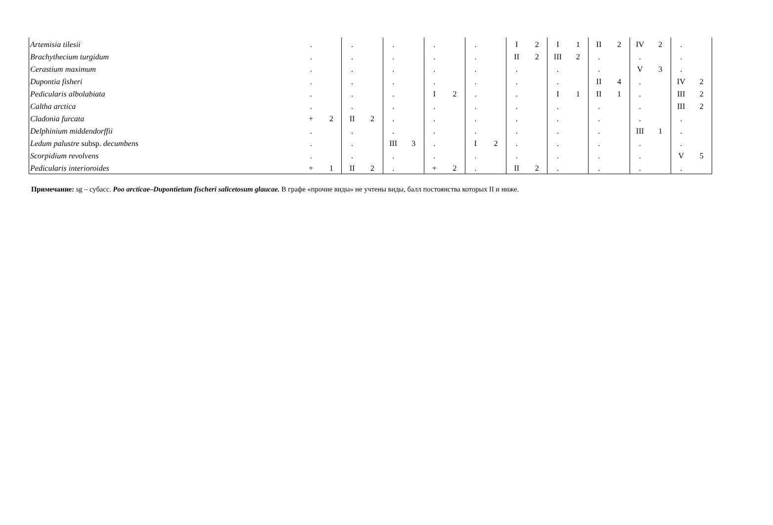| Artemisia tilesii | . | | . | | . | | . | | . | | I | 2 | I | 1 | II | 2 | IV | 2 | . | |
| Brachythecium turgidum | . | | . | | . | | . | | . | | II | 2 | III | 2 | . | | . | | . | |
| Cerastium maximum | . | | . | | . | | . | | . | | . | | . | | . | | V | 3 | . | |
| Dupontia fisheri | . | | . | | . | | . | | . | | . | | . | | II | 4 | . | | IV | 2 |
| Pedicularis albolabiata | . | | . | | . | | I | 2 | . | | . | | I | 1 | II | 1 | . | | III | 2 |
| Caltha arctica | . | | . | | . | | . | | . | | . | | . | | . | | . | | III | 2 |
| Cladonia furcata | + | 2 | II | 2 | . | | . | | . | | . | | . | | . | | . | | . | |
| Delphinium middendorffii | . | | . | | . | | . | | . | | . | | . | | . | | III | 1 | . | |
| Ledum palustre subsp. decumbens | . | | . | | III | 3 | . | | I | 2 | . | | . | | . | | . | | . | |
| Scorpidium revolvens | . | | . | | . | | . | | . | | . | | . | | . | | . | | V | 5 |
| Pedicularis interioroides | + | 1 | II | 2 | . | | + | 2 | . | | II | 2 | . | | . | | . | | . | |
Примечание: sg – субасс. Poo arcticae–Dupontietum fischeri salicetosum glaucae. В графе «прочие виды» не учтены виды, балл постоянства которых II и ниже.